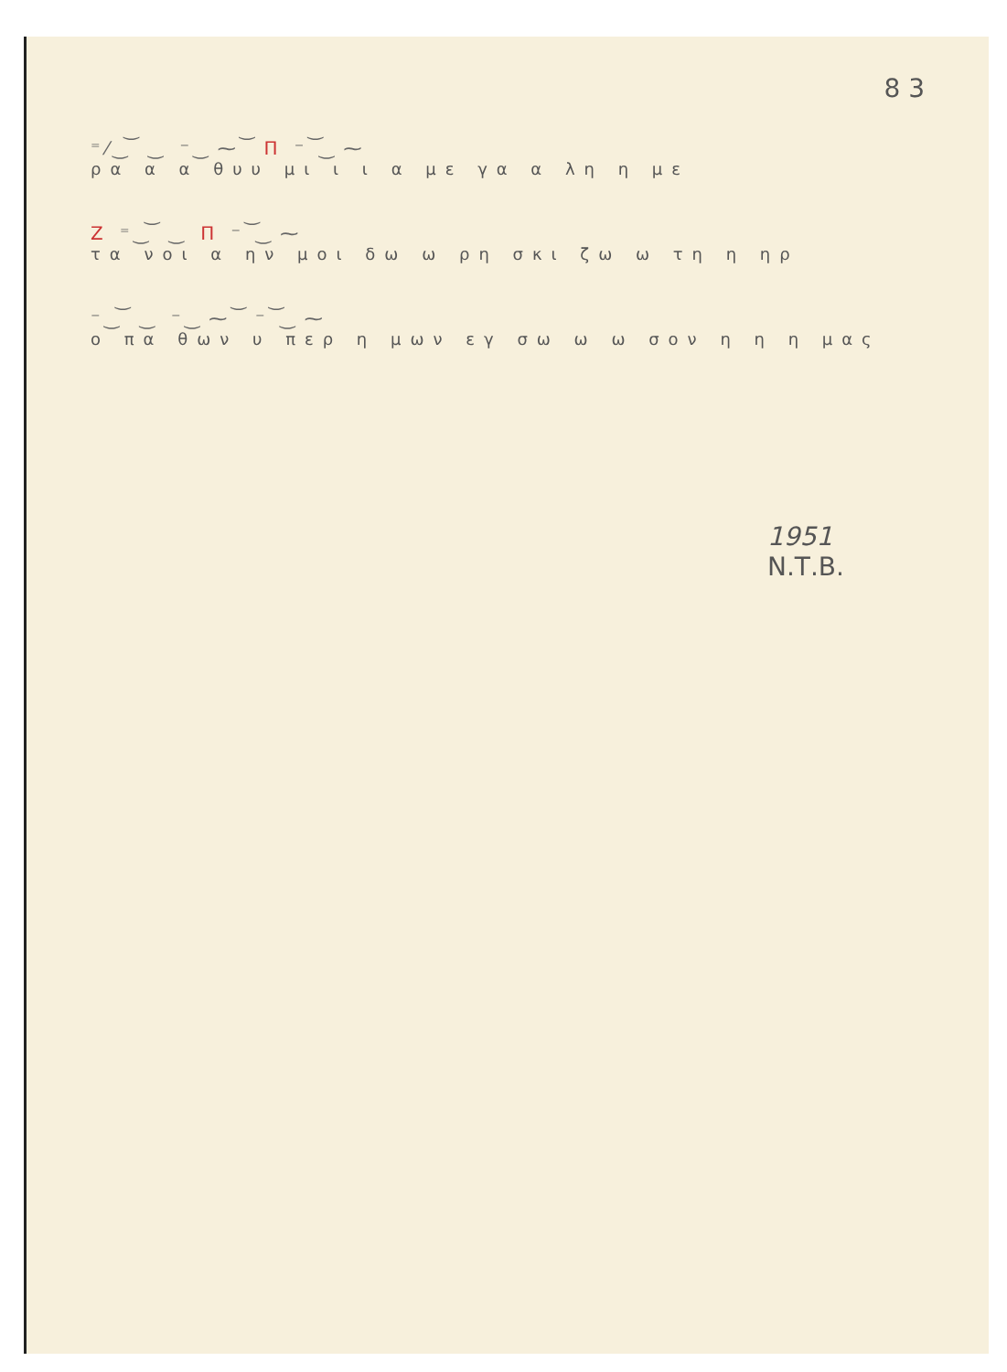8 3
⁼⁄ ͜ ͝ ‿ ⁻ ͜ ⁓ ͝ Π ⁻ ͝ ͜ ⁓
ρα α α θυυ μι ι ι α με γα α λη η με
Ζ ⁼ ͜ ͝ ‿ Π ⁻ ͝ ͜ ⁓
τα νοι α ην μοι δω ω ρη σκι ζω ω τη η ηρ
⁻ ͜ ͝ ‿ ⁻ ͜ ⁓ ͝ ⁻ ͝ ͜ ⁓
ο πα θων υ περ η μων εγ σω ω ω σον η η η μας
1951
Ν.Τ.Β.